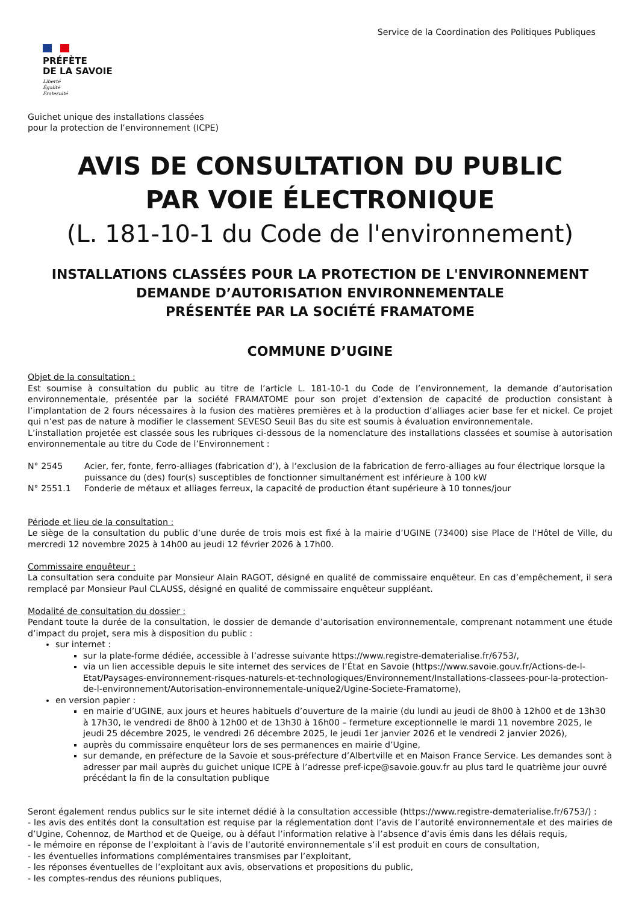Service de la Coordination des Politiques Publiques
PRÉFÈTE
DE LA SAVOIE
Liberté
Égalité
Fraternité
Guichet unique des installations classées
pour la protection de l’environnement (ICPE)
AVIS DE CONSULTATION DU PUBLIC
PAR VOIE ÉLECTRONIQUE
(L. 181-10-1 du Code de l'environnement)
INSTALLATIONS CLASSÉES POUR LA PROTECTION DE L'ENVIRONNEMENT
DEMANDE D’AUTORISATION ENVIRONNEMENTALE
PRÉSENTÉE PAR LA SOCIÉTÉ FRAMATOME
COMMUNE D’UGINE
Objet de la consultation :
Est soumise à consultation du public au titre de l’article L. 181-10-1 du Code de l’environnement, la demande d’autorisation environnementale, présentée par la société FRAMATOME pour son projet d’extension de capacité de production consistant à l’implantation de 2 fours nécessaires à la fusion des matières premières et à la production d’alliages acier base fer et nickel. Ce projet qui n’est pas de nature à modifier le classement SEVESO Seuil Bas du site est soumis à évaluation environnementale.
L’installation projetée est classée sous les rubriques ci-dessous de la nomenclature des installations classées et soumise à autorisation environnementale au titre du Code de l’Environnement :
N° 2545 Acier, fer, fonte, ferro-alliages (fabrication d’), à l’exclusion de la fabrication de ferro-alliages au four électrique lorsque la puissance du (des) four(s) susceptibles de fonctionner simultanément est inférieure à 100 kW
N° 2551.1 Fonderie de métaux et alliages ferreux, la capacité de production étant supérieure à 10 tonnes/jour
Période et lieu de la consultation :
Le siège de la consultation du public d’une durée de trois mois est fixé à la mairie d’UGINE (73400) sise Place de l'Hôtel de Ville, du mercredi 12 novembre 2025 à 14h00 au jeudi 12 février 2026 à 17h00.
Commissaire enquêteur :
La consultation sera conduite par Monsieur Alain RAGOT, désigné en qualité de commissaire enquêteur. En cas d’empêchement, il sera remplacé par Monsieur Paul CLAUSS, désigné en qualité de commissaire enquêteur suppléant.
Modalité de consultation du dossier :
Pendant toute la durée de la consultation, le dossier de demande d’autorisation environnementale, comprenant notamment une étude d’impact du projet, sera mis à disposition du public :
sur internet :
sur la plate-forme dédiée, accessible à l’adresse suivante https://www.registre-dematerialise.fr/6753/,
via un lien accessible depuis le site internet des services de l’État en Savoie (https://www.savoie.gouv.fr/Actions-de-l-Etat/Paysages-environnement-risques-naturels-et-technologiques/Environnement/Installations-classees-pour-la-protection-de-l-environnement/Autorisation-environnementale-unique2/Ugine-Societe-Framatome),
en version papier :
en mairie d’UGINE, aux jours et heures habituels d’ouverture de la mairie (du lundi au jeudi de 8h00 à 12h00 et de 13h30 à 17h30, le vendredi de 8h00 à 12h00 et de 13h30 à 16h00 – fermeture exceptionnelle le mardi 11 novembre 2025, le jeudi 25 décembre 2025, le vendredi 26 décembre 2025, le jeudi 1er janvier 2026 et le vendredi 2 janvier 2026),
auprès du commissaire enquêteur lors de ses permanences en mairie d’Ugine,
sur demande, en préfecture de la Savoie et sous-préfecture d’Albertville et en Maison France Service. Les demandes sont à adresser par mail auprès du guichet unique ICPE à l’adresse pref-icpe@savoie.gouv.fr au plus tard le quatrième jour ouvré précédant la fin de la consultation publique
Seront également rendus publics sur le site internet dédié à la consultation accessible (https://www.registre-dematerialise.fr/6753/) :
- les avis des entités dont la consultation est requise par la réglementation dont l’avis de l’autorité environnementale et des mairies de d’Ugine, Cohennoz, de Marthod et de Queige, ou à défaut l’information relative à l’absence d’avis émis dans les délais requis,
- le mémoire en réponse de l’exploitant à l’avis de l’autorité environnementale s’il est produit en cours de consultation,
- les éventuelles informations complémentaires transmises par l’exploitant,
- les réponses éventuelles de l’exploitant aux avis, observations et propositions du public,
- les comptes-rendus des réunions publiques,